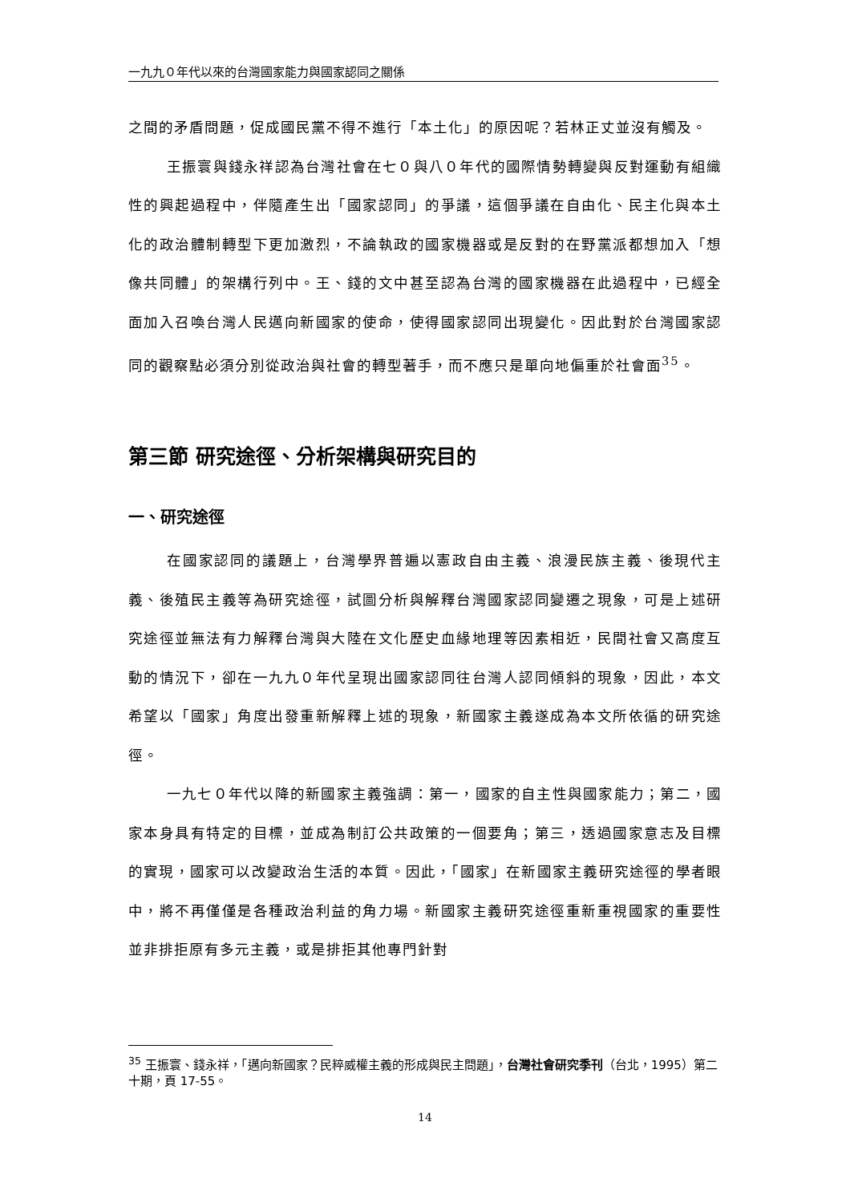一九九０年代以來的台灣國家能力與國家認同之關係
之間的矛盾問題，促成國民黨不得不進行「本土化」的原因呢？若林正丈並沒有觸及。
王振寰與錢永祥認為台灣社會在七０與八０年代的國際情勢轉變與反對運動有組織性的興起過程中，伴隨產生出「國家認同」的爭議，這個爭議在自由化、民主化與本土化的政治體制轉型下更加激烈，不論執政的國家機器或是反對的在野黨派都想加入「想像共同體」的架構行列中。王、錢的文中甚至認為台灣的國家機器在此過程中，已經全面加入召喚台灣人民邁向新國家的使命，使得國家認同出現變化。因此對於台灣國家認同的觀察點必須分別從政治與社會的轉型著手，而不應只是單向地偏重於社會面<sup>35</sup>。
第三節 研究途徑、分析架構與研究目的
一、研究途徑
在國家認同的議題上，台灣學界普遍以憲政自由主義、浪漫民族主義、後現代主義、後殖民主義等為研究途徑，試圖分析與解釋台灣國家認同變遷之現象，可是上述研究途徑並無法有力解釋台灣與大陸在文化歷史血緣地理等因素相近，民間社會又高度互動的情況下，卻在一九九０年代呈現出國家認同往台灣人認同傾斜的現象，因此，本文希望以「國家」角度出發重新解釋上述的現象，新國家主義遂成為本文所依循的研究途徑。
一九七０年代以降的新國家主義強調：第一，國家的自主性與國家能力；第二，國家本身具有特定的目標，並成為制訂公共政策的一個要角；第三，透過國家意志及目標的實現，國家可以改變政治生活的本質。因此，「國家」在新國家主義研究途徑的學者眼中，將不再僅僅是各種政治利益的角力場。新國家主義研究途徑重新重視國家的重要性並非排拒原有多元主義，或是排拒其他專門針對
<sup>35</sup> 王振寰、錢永祥，「邁向新國家？民粹威權主義的形成與民主問題」，台灣社會研究季刊（台北，1995）第二十期，頁 17-55。
14